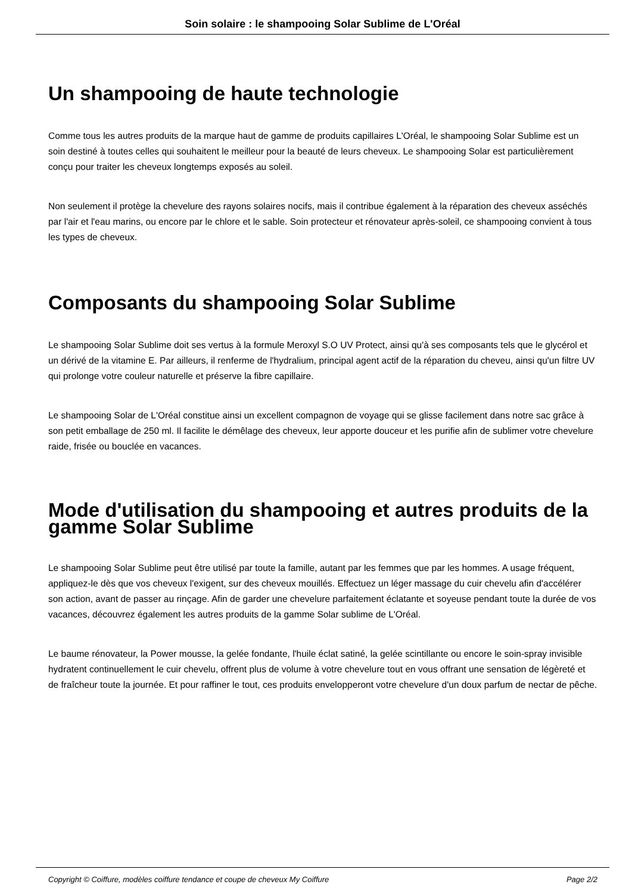Soin solaire : le shampooing Solar Sublime de L'Oréal
Un shampooing de haute technologie
Comme tous les autres produits de la marque haut de gamme de produits capillaires L'Oréal, le shampooing Solar Sublime est un soin destiné à toutes celles qui souhaitent le meilleur pour la beauté de leurs cheveux. Le shampooing Solar est particulièrement conçu pour traiter les cheveux longtemps exposés au soleil.
Non seulement il protège la chevelure des rayons solaires nocifs, mais il contribue également à la réparation des cheveux asséchés par l'air et l'eau marins, ou encore par le chlore et le sable. Soin protecteur et rénovateur après-soleil, ce shampooing convient à tous les types de cheveux.
Composants du shampooing Solar Sublime
Le shampooing Solar Sublime doit ses vertus à la formule Meroxyl S.O UV Protect, ainsi qu'à ses composants tels que le glycérol et un dérivé de la vitamine E. Par ailleurs, il renferme de l'hydralium, principal agent actif de la réparation du cheveu, ainsi qu'un filtre UV qui prolonge votre couleur naturelle et préserve la fibre capillaire.
Le shampooing Solar de L'Oréal constitue ainsi un excellent compagnon de voyage qui se glisse facilement dans notre sac grâce à son petit emballage de 250 ml. Il facilite le démêlage des cheveux, leur apporte douceur et les purifie afin de sublimer votre chevelure raide, frisée ou bouclée en vacances.
Mode d'utilisation du shampooing et autres produits de la gamme Solar Sublime
Le shampooing Solar Sublime peut être utilisé par toute la famille, autant par les femmes que par les hommes. A usage fréquent, appliquez-le dès que vos cheveux l'exigent, sur des cheveux mouillés. Effectuez un léger massage du cuir chevelu afin d'accélérer son action, avant de passer au rinçage. Afin de garder une chevelure parfaitement éclatante et soyeuse pendant toute la durée de vos vacances, découvrez également les autres produits de la gamme Solar sublime de L'Oréal.
Le baume rénovateur, la Power mousse, la gelée fondante, l'huile éclat satiné, la gelée scintillante ou encore le soin-spray invisible hydratent continuellement le cuir chevelu, offrent plus de volume à votre chevelure tout en vous offrant une sensation de légèreté et de fraîcheur toute la journée. Et pour raffiner le tout, ces produits envelopperont votre chevelure d'un doux parfum de nectar de pêche.
Copyright © Coiffure, modèles coiffure tendance et coupe de cheveux My Coiffure Page 2/2